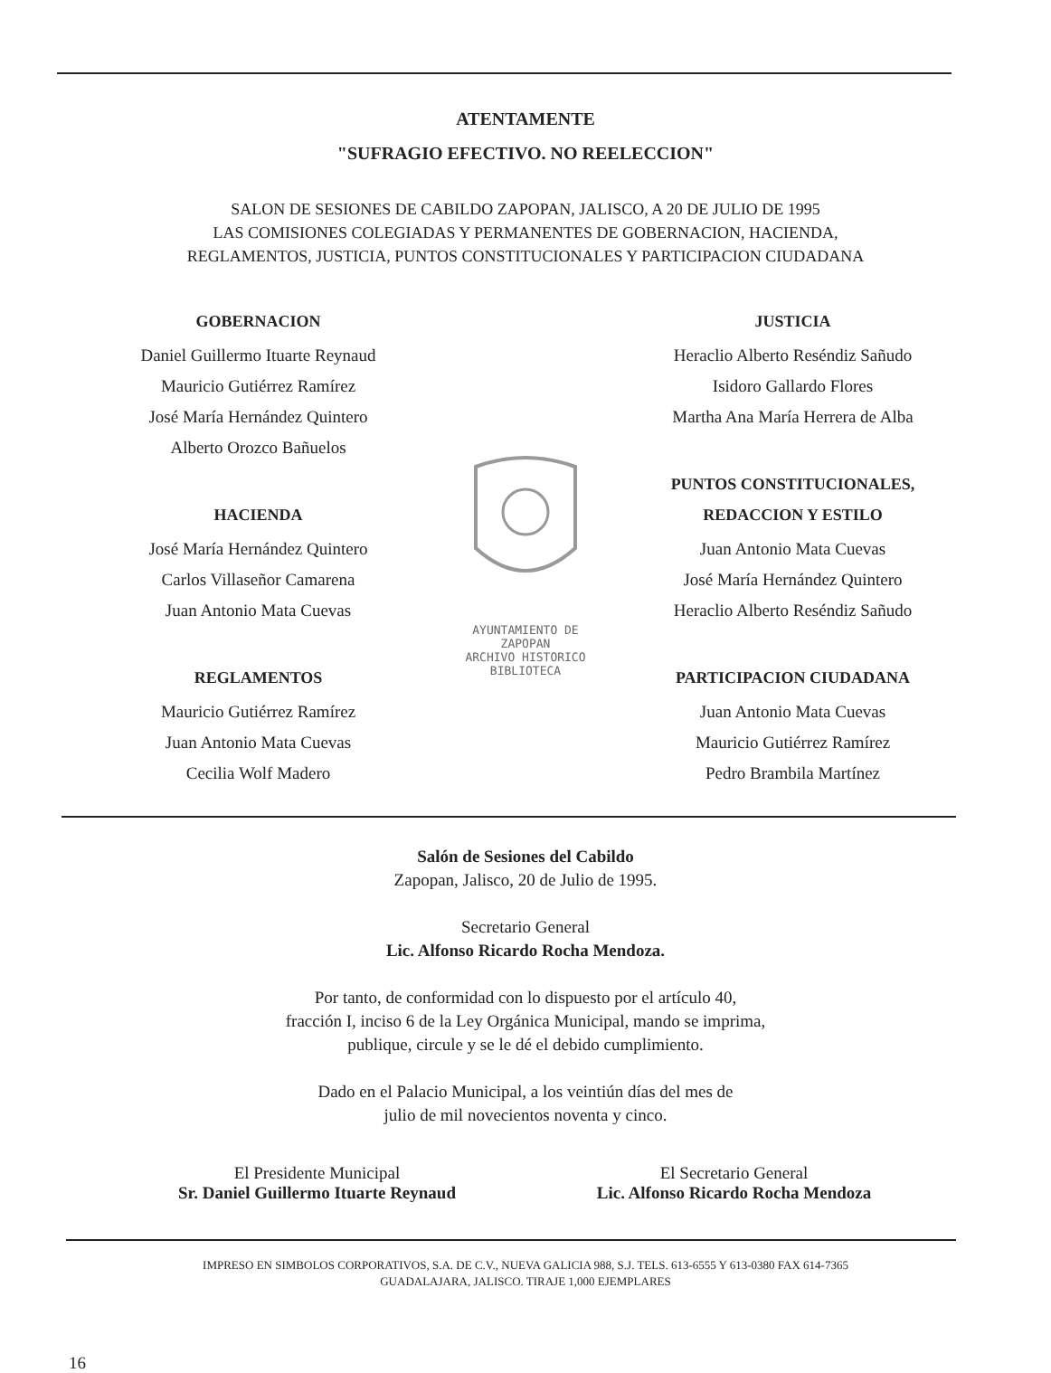ATENTAMENTE
"SUFRAGIO EFECTIVO. NO REELECCION"
SALON DE SESIONES DE CABILDO ZAPOPAN, JALISCO, A 20 DE JULIO DE 1995
LAS COMISIONES COLEGIADAS Y PERMANENTES DE GOBERNACION, HACIENDA,
REGLAMENTOS, JUSTICIA, PUNTOS CONSTITUCIONALES Y PARTICIPACION CIUDADANA
GOBERNACION
Daniel Guillermo Ituarte Reynaud
Mauricio Gutiérrez Ramírez
José María Hernández Quintero
Alberto Orozco Bañuelos
HACIENDA
José María Hernández Quintero
Carlos Villaseñor Camarena
Juan Antonio Mata Cuevas
REGLAMENTOS
Mauricio Gutiérrez Ramírez
Juan Antonio Mata Cuevas
Cecilia Wolf Madero
AYUNTAMIENTO DE
ZAPOPAN
ARCHIVO HISTORICO
BIBLIOTECA
JUSTICIA
Heraclio Alberto Reséndiz Sañudo
Isidoro Gallardo Flores
Martha Ana María Herrera de Alba
PUNTOS CONSTITUCIONALES,
REDACCION Y ESTILO
Juan Antonio Mata Cuevas
José María Hernández Quintero
Heraclio Alberto Reséndiz Sañudo
PARTICIPACION CIUDADANA
Juan Antonio Mata Cuevas
Mauricio Gutiérrez Ramírez
Pedro Brambila Martínez
Salón de Sesiones del Cabildo
Zapopan, Jalisco, 20 de Julio de 1995.
Secretario General
Lic. Alfonso Ricardo Rocha Mendoza.
Por tanto, de conformidad con lo dispuesto por el artículo 40,
fracción I, inciso 6 de la Ley Orgánica Municipal, mando se imprima,
publique, circule y se le dé el debido cumplimiento.
Dado en el Palacio Municipal, a los veintiún días del mes de
julio de mil novecientos noventa y cinco.
El Presidente Municipal
Sr. Daniel Guillermo Ituarte Reynaud
El Secretario General
Lic. Alfonso Ricardo Rocha Mendoza
IMPRESO EN SIMBOLOS CORPORATIVOS, S.A. DE C.V., NUEVA GALICIA 988, S.J. TELS. 613-6555 Y 613-0380 FAX 614-7365
GUADALAJARA, JALISCO. TIRAJE 1,000 EJEMPLARES
16